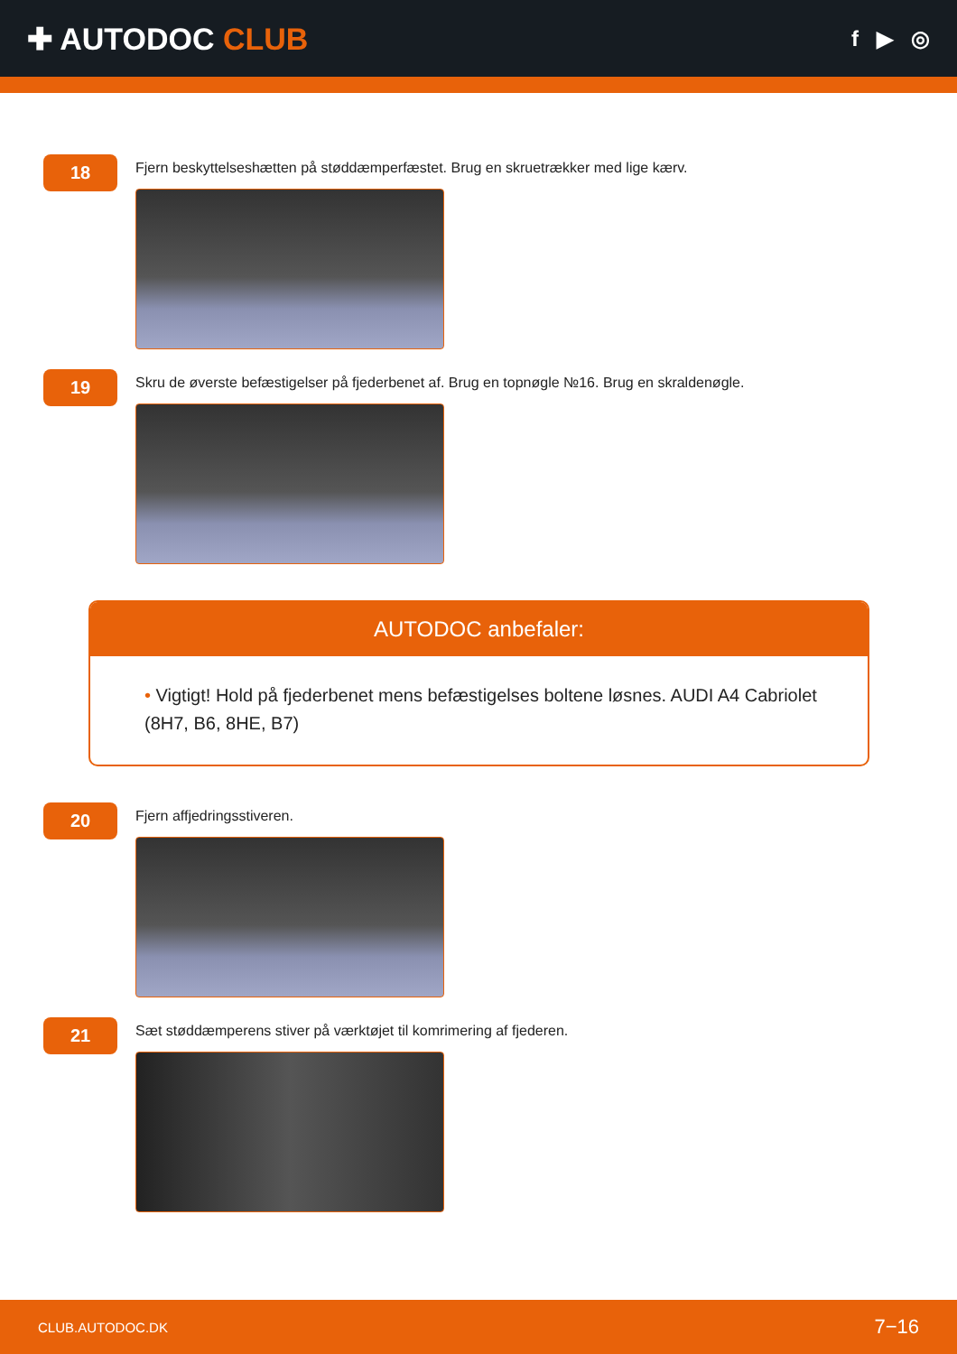✚ AUTODOC CLUB
f ▶ ◎
18
Fjern beskyttelseshætten på støddæmperfæstet. Brug en skruetrækker med lige kærv.
19
Skru de øverste befæstigelser på fjederbenet af. Brug en topnøgle №16. Brug en skraldenøgle.
AUTODOC anbefaler:
• Vigtigt! Hold på fjederbenet mens befæstigelses boltene løsnes. AUDI A4 Cabriolet (8H7, B6, 8HE, B7)
20
Fjern affjedringsstiveren.
21
Sæt støddæmperens stiver på værktøjet til komrimering af fjederen.
CLUB.AUTODOC.DK 7−16